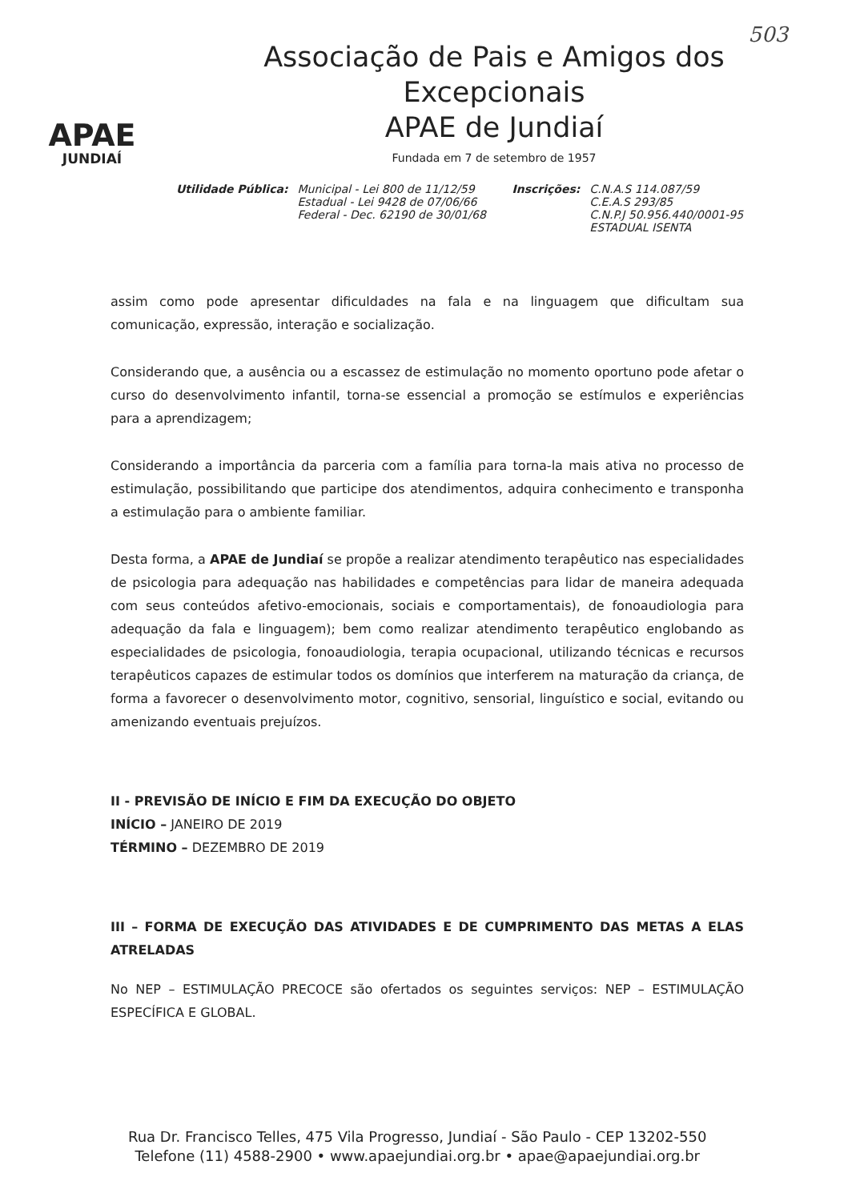503
APAE
JUNDIAÍ
Associação de Pais e Amigos dos Excepcionais
APAE de Jundiaí
Fundada em 7 de setembro de 1957
Utilidade Pública: Municipal - Lei 800 de 11/12/59
Estadual - Lei 9428 de 07/06/66
Federal - Dec. 62190 de 30/01/68
Inscrições: C.N.A.S 114.087/59
C.E.A.S 293/85
C.N.P.J 50.956.440/0001-95
ESTADUAL ISENTA
assim como pode apresentar dificuldades na fala e na linguagem que dificultam sua comunicação, expressão, interação e socialização.
Considerando que, a ausência ou a escassez de estimulação no momento oportuno pode afetar o curso do desenvolvimento infantil, torna-se essencial a promoção se estímulos e experiências para a aprendizagem;
Considerando a importância da parceria com a família para torna-la mais ativa no processo de estimulação, possibilitando que participe dos atendimentos, adquira conhecimento e transponha a estimulação para o ambiente familiar.
Desta forma, a APAE de Jundiaí se propõe a realizar atendimento terapêutico nas especialidades de psicologia para adequação nas habilidades e competências para lidar de maneira adequada com seus conteúdos afetivo-emocionais, sociais e comportamentais), de fonoaudiologia para adequação da fala e linguagem); bem como realizar atendimento terapêutico englobando as especialidades de psicologia, fonoaudiologia, terapia ocupacional, utilizando técnicas e recursos terapêuticos capazes de estimular todos os domínios que interferem na maturação da criança, de forma a favorecer o desenvolvimento motor, cognitivo, sensorial, linguístico e social, evitando ou amenizando eventuais prejuízos.
II - PREVISÃO DE INÍCIO E FIM DA EXECUÇÃO DO OBJETO
INÍCIO – JANEIRO DE 2019
TÉRMINO – DEZEMBRO DE 2019
III – FORMA DE EXECUÇÃO DAS ATIVIDADES E DE CUMPRIMENTO DAS METAS A ELAS ATRELADAS
No NEP – ESTIMULAÇÃO PRECOCE são ofertados os seguintes serviços: NEP – ESTIMULAÇÃO ESPECÍFICA E GLOBAL.
Rua Dr. Francisco Telles, 475 Vila Progresso, Jundiaí - São Paulo - CEP 13202-550
Telefone (11) 4588-2900 • www.apaejundiai.org.br • apae@apaejundiai.org.br